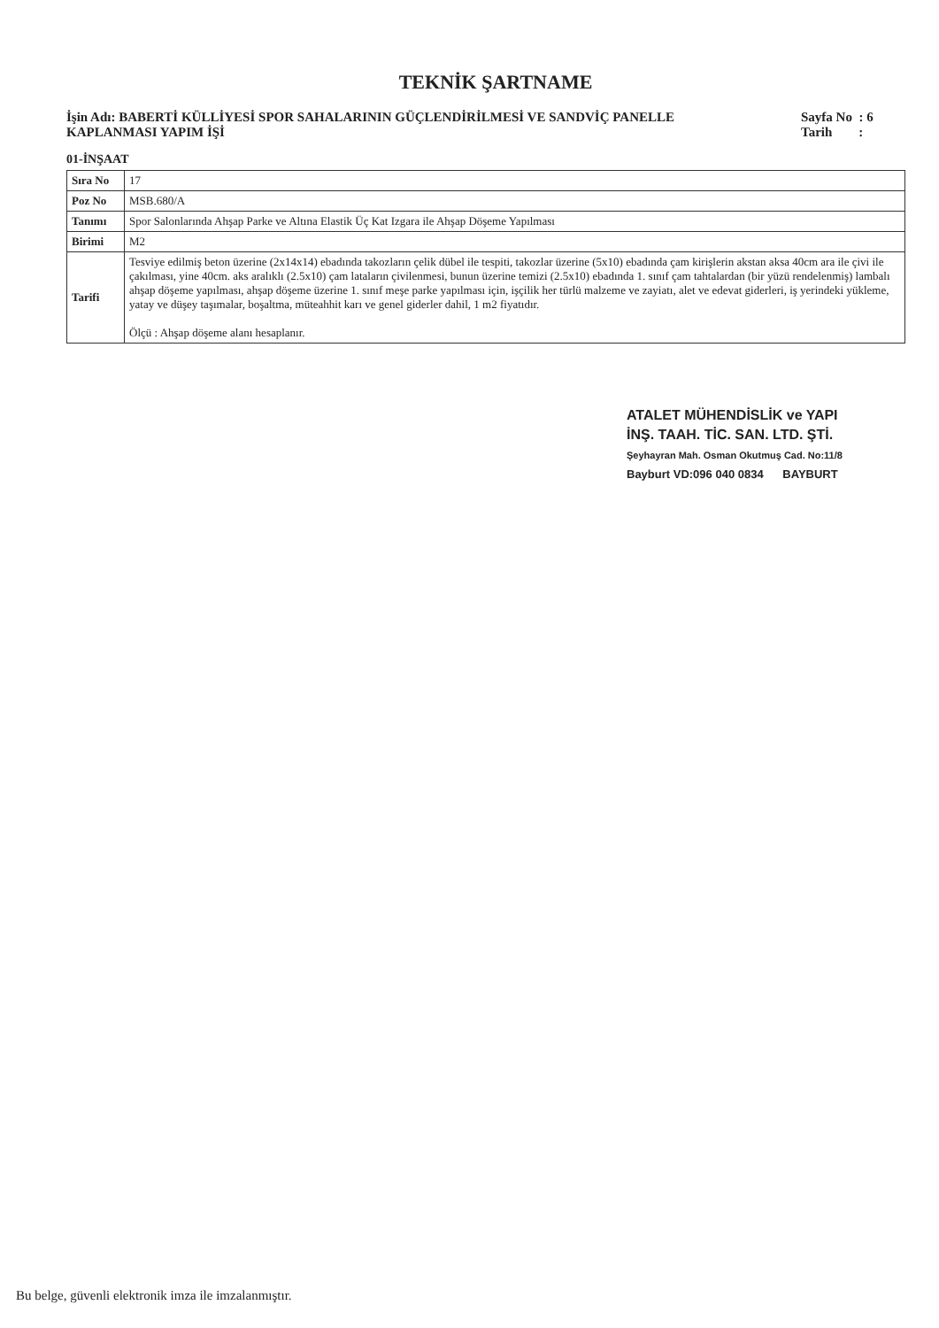TEKNİK ŞARTNAME
İşin Adı: BABERTİ KÜLLİYESİ SPOR SAHALARININ GÜÇLENDİRİLMESİ VE SANDVİÇ PANELLE KAPLANMASI YAPIM İŞİ
Sayfa No : 6
Tarih :
01-İNŞAAT
| Sıra No | 17 |
| Poz No | MSB.680/A |
| Tanımı | Spor Salonlarında Ahşap Parke ve Altına Elastik Üç Kat Izgara ile Ahşap Döşeme Yapılması |
| Birimi | M2 |
| Tarifi | Tesviye edilmiş beton üzerine (2x14x14) ebadında takozların çelik dübel ile tespiti, takozlar üzerine (5x10) ebadında çam kirişlerin akstan aksa 40cm ara ile çivi ile çakılması, yine 40cm. aks aralıklı (2.5x10) çam lataların çivilenmesi, bunun üzerine temizi (2.5x10) ebadında 1. sınıf çam tahtalardan (bir yüzü rendelenmiş) lambalı ahşap döşeme yapılması, ahşap döşeme üzerine 1. sınıf meşe parke yapılması için, işçilik her türlü malzeme ve zayiatı, alet ve edevat giderleri, iş yerindeki yükleme, yatay ve düşey taşımalar, boşaltma, müteahhit karı ve genel giderler dahil, 1 m2 fiyatıdır. Ölçü : Ahşap döşeme alanı hesaplanır. |
ATALET MÜHENDİSLİK ve YAPI
İNŞ. TAAH. TİC. SAN. LTD. ŞTİ.
Şeyhayran Mah. Osman Okutmuş Cad. No:11/8
Bayburt VD:096 040 0834 BAYBURT
Bu belge, güvenli elektronik imza ile imzalanmıştır.